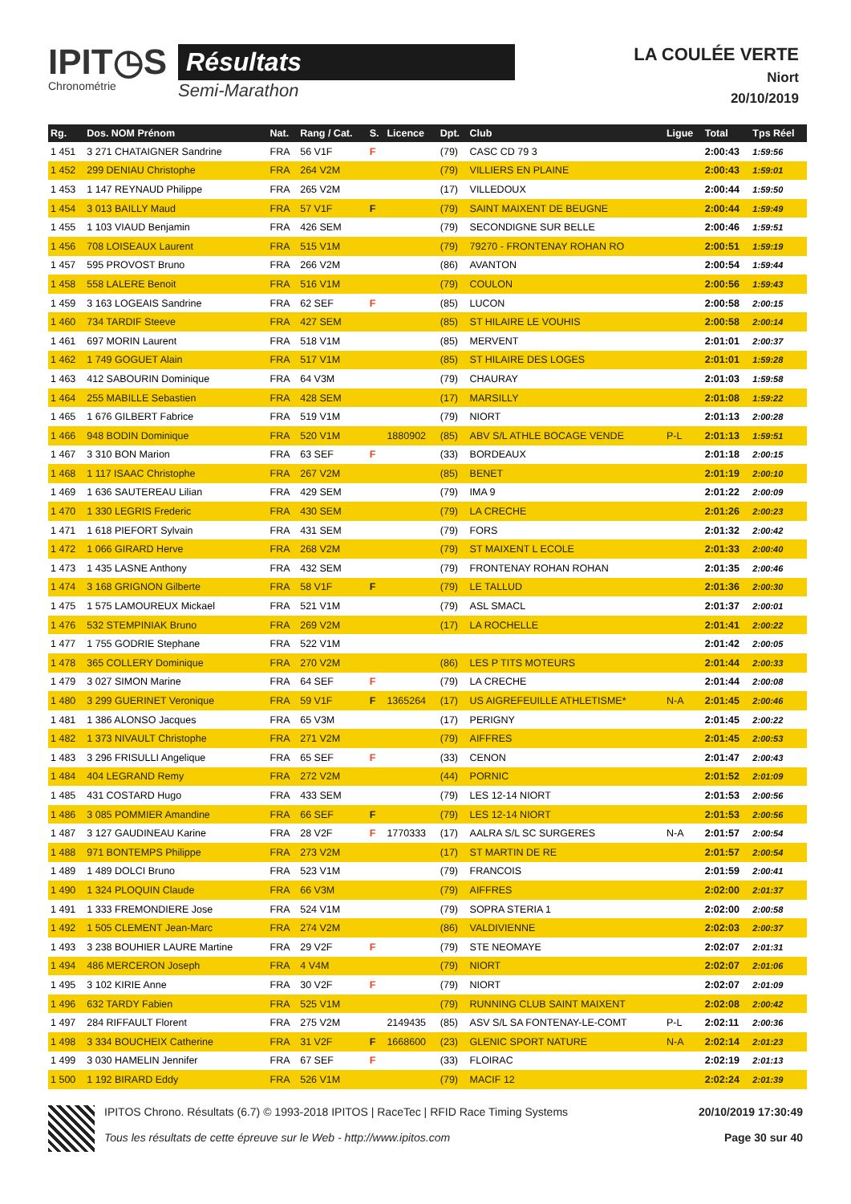IPIT◷S
Chronométrie
Résultats
Semi-Marathon
LA COULÉE VERTE
Niort
20/10/2019
| Rg. | Dos. NOM Prénom | Nat. | Rang / Cat. | S. | Licence | Dpt. | Club | Ligue | Total | Tps Réel |
| --- | --- | --- | --- | --- | --- | --- | --- | --- | --- | --- |
| 1 451 | 3 271 CHATAIGNER Sandrine | FRA | 56 V1F | F | | (79) | CASC CD 79 3 | | 2:00:43 | 1:59:56 |
| 1 452 | 299 DENIAU Christophe | FRA | 264 V2M | | | (79) | VILLIERS EN PLAINE | | 2:00:43 | 1:59:01 |
| 1 453 | 1 147 REYNAUD Philippe | FRA | 265 V2M | | | (17) | VILLEDOUX | | 2:00:44 | 1:59:50 |
| 1 454 | 3 013 BAILLY Maud | FRA | 57 V1F | F | | (79) | SAINT MAIXENT DE BEUGNE | | 2:00:44 | 1:59:49 |
| 1 455 | 1 103 VIAUD Benjamin | FRA | 426 SEM | | | (79) | SECONDIGNE SUR BELLE | | 2:00:46 | 1:59:51 |
| 1 456 | 708 LOISEAUX Laurent | FRA | 515 V1M | | | (79) | 79270 - FRONTENAY ROHAN RO | | 2:00:51 | 1:59:19 |
| 1 457 | 595 PROVOST Bruno | FRA | 266 V2M | | | (86) | AVANTON | | 2:00:54 | 1:59:44 |
| 1 458 | 558 LALERE Benoit | FRA | 516 V1M | | | (79) | COULON | | 2:00:56 | 1:59:43 |
| 1 459 | 3 163 LOGEAIS Sandrine | FRA | 62 SEF | F | | (85) | LUCON | | 2:00:58 | 2:00:15 |
| 1 460 | 734 TARDIF Steeve | FRA | 427 SEM | | | (85) | ST HILAIRE LE VOUHIS | | 2:00:58 | 2:00:14 |
| 1 461 | 697 MORIN Laurent | FRA | 518 V1M | | | (85) | MERVENT | | 2:01:01 | 2:00:37 |
| 1 462 | 1 749 GOGUET Alain | FRA | 517 V1M | | | (85) | ST HILAIRE DES LOGES | | 2:01:01 | 1:59:28 |
| 1 463 | 412 SABOURIN Dominique | FRA | 64 V3M | | | (79) | CHAURAY | | 2:01:03 | 1:59:58 |
| 1 464 | 255 MABILLE Sebastien | FRA | 428 SEM | | | (17) | MARSILLY | | 2:01:08 | 1:59:22 |
| 1 465 | 1 676 GILBERT Fabrice | FRA | 519 V1M | | | (79) | NIORT | | 2:01:13 | 2:00:28 |
| 1 466 | 948 BODIN Dominique | FRA | 520 V1M | | 1880902 | (85) | ABV S/L ATHLE BOCAGE VENDE | P-L | 2:01:13 | 1:59:51 |
| 1 467 | 3 310 BON Marion | FRA | 63 SEF | F | | (33) | BORDEAUX | | 2:01:18 | 2:00:15 |
| 1 468 | 1 117 ISAAC Christophe | FRA | 267 V2M | | | (85) | BENET | | 2:01:19 | 2:00:10 |
| 1 469 | 1 636 SAUTEREAU Lilian | FRA | 429 SEM | | | (79) | IMA 9 | | 2:01:22 | 2:00:09 |
| 1 470 | 1 330 LEGRIS Frederic | FRA | 430 SEM | | | (79) | LA CRECHE | | 2:01:26 | 2:00:23 |
| 1 471 | 1 618 PIEFORT Sylvain | FRA | 431 SEM | | | (79) | FORS | | 2:01:32 | 2:00:42 |
| 1 472 | 1 066 GIRARD Herve | FRA | 268 V2M | | | (79) | ST MAIXENT L ECOLE | | 2:01:33 | 2:00:40 |
| 1 473 | 1 435 LASNE Anthony | FRA | 432 SEM | | | (79) | FRONTENAY ROHAN ROHAN | | 2:01:35 | 2:00:46 |
| 1 474 | 3 168 GRIGNON Gilberte | FRA | 58 V1F | F | | (79) | LE TALLUD | | 2:01:36 | 2:00:30 |
| 1 475 | 1 575 LAMOUREUX Mickael | FRA | 521 V1M | | | (79) | ASL SMACL | | 2:01:37 | 2:00:01 |
| 1 476 | 532 STEMPINIAK Bruno | FRA | 269 V2M | | | (17) | LA ROCHELLE | | 2:01:41 | 2:00:22 |
| 1 477 | 1 755 GODRIE Stephane | FRA | 522 V1M | | | | | | 2:01:42 | 2:00:05 |
| 1 478 | 365 COLLERY Dominique | FRA | 270 V2M | | | (86) | LES P TITS MOTEURS | | 2:01:44 | 2:00:33 |
| 1 479 | 3 027 SIMON Marine | FRA | 64 SEF | F | | (79) | LA CRECHE | | 2:01:44 | 2:00:08 |
| 1 480 | 3 299 GUERINET Veronique | FRA | 59 V1F | F | 1365264 | (17) | US AIGREFEUILLE ATHLETISME* | N-A | 2:01:45 | 2:00:46 |
| 1 481 | 1 386 ALONSO Jacques | FRA | 65 V3M | | | (17) | PERIGNY | | 2:01:45 | 2:00:22 |
| 1 482 | 1 373 NIVAULT Christophe | FRA | 271 V2M | | | (79) | AIFFRES | | 2:01:45 | 2:00:53 |
| 1 483 | 3 296 FRISULLI Angelique | FRA | 65 SEF | F | | (33) | CENON | | 2:01:47 | 2:00:43 |
| 1 484 | 404 LEGRAND Remy | FRA | 272 V2M | | | (44) | PORNIC | | 2:01:52 | 2:01:09 |
| 1 485 | 431 COSTARD Hugo | FRA | 433 SEM | | | (79) | LES 12-14 NIORT | | 2:01:53 | 2:00:56 |
| 1 486 | 3 085 POMMIER Amandine | FRA | 66 SEF | F | | (79) | LES 12-14 NIORT | | 2:01:53 | 2:00:56 |
| 1 487 | 3 127 GAUDINEAU Karine | FRA | 28 V2F | F | 1770333 | (17) | AALRA S/L SC SURGERES | N-A | 2:01:57 | 2:00:54 |
| 1 488 | 971 BONTEMPS Philippe | FRA | 273 V2M | | | (17) | ST MARTIN DE RE | | 2:01:57 | 2:00:54 |
| 1 489 | 1 489 DOLCI Bruno | FRA | 523 V1M | | | (79) | FRANCOIS | | 2:01:59 | 2:00:41 |
| 1 490 | 1 324 PLOQUIN Claude | FRA | 66 V3M | | | (79) | AIFFRES | | 2:02:00 | 2:01:37 |
| 1 491 | 1 333 FREMONDIERE Jose | FRA | 524 V1M | | | (79) | SOPRA STERIA 1 | | 2:02:00 | 2:00:58 |
| 1 492 | 1 505 CLEMENT Jean-Marc | FRA | 274 V2M | | | (86) | VALDIVIENNE | | 2:02:03 | 2:00:37 |
| 1 493 | 3 238 BOUHIER LAURE Martine | FRA | 29 V2F | F | | (79) | STE NEOMAYE | | 2:02:07 | 2:01:31 |
| 1 494 | 486 MERCERON Joseph | FRA | 4 V4M | | | (79) | NIORT | | 2:02:07 | 2:01:06 |
| 1 495 | 3 102 KIRIE Anne | FRA | 30 V2F | F | | (79) | NIORT | | 2:02:07 | 2:01:09 |
| 1 496 | 632 TARDY Fabien | FRA | 525 V1M | | | (79) | RUNNING CLUB SAINT MAIXENT | | 2:02:08 | 2:00:42 |
| 1 497 | 284 RIFFAULT Florent | FRA | 275 V2M | | 2149435 | (85) | ASV S/L SA FONTENAY-LE-COMT | P-L | 2:02:11 | 2:00:36 |
| 1 498 | 3 334 BOUCHEIX Catherine | FRA | 31 V2F | F | 1668600 | (23) | GLENIC SPORT NATURE | N-A | 2:02:14 | 2:01:23 |
| 1 499 | 3 030 HAMELIN Jennifer | FRA | 67 SEF | F | | (33) | FLOIRAC | | 2:02:19 | 2:01:13 |
| 1 500 | 1 192 BIRARD Eddy | FRA | 526 V1M | | | (79) | MACIF 12 | | 2:02:24 | 2:01:39 |
IPITOS Chrono. Résultats (6.7) © 1993-2018 IPITOS | RaceTec | RFID Race Timing Systems
Tous les résultats de cette épreuve sur le Web - http://www.ipitos.com
20/10/2019 17:30:49
Page 30 sur 40